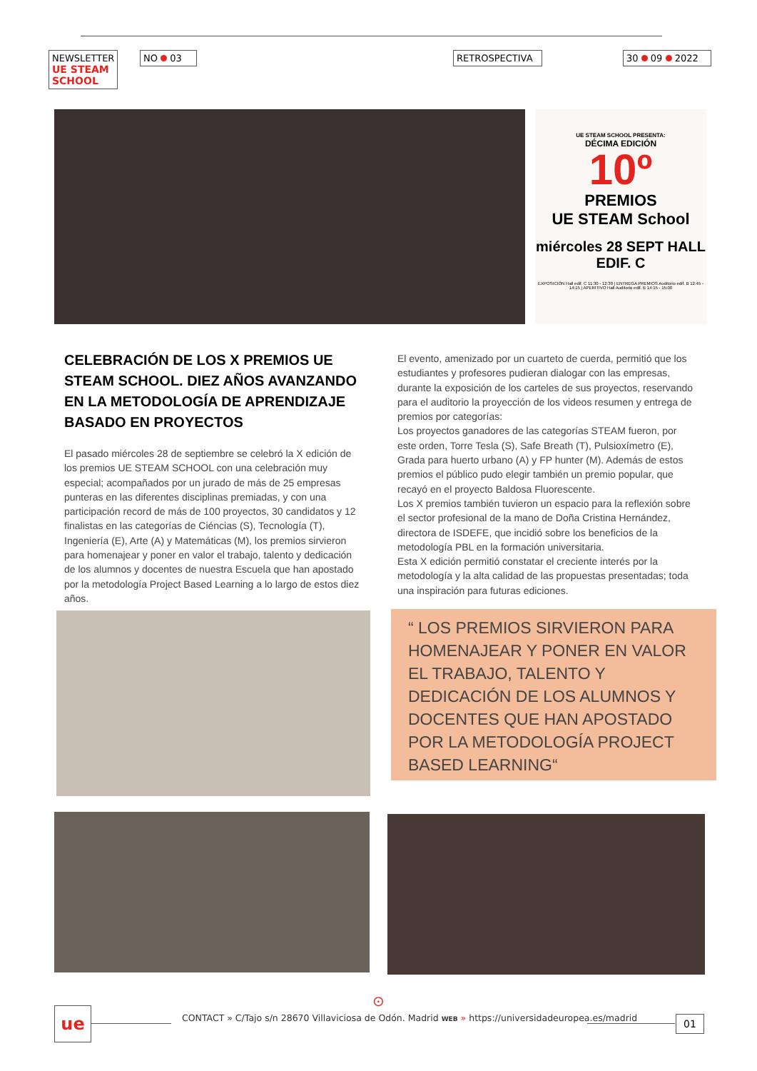NEWSLETTER
UE STEAM
SCHOOL
NO 03 RETROSPECTIVA 30 09 2022
UE STEAM SCHOOL PRESENTA:
DÉCIMA EDICIÓN
10º
PREMIOS
UE STEAM School
miércoles 28 SEPT HALL EDIF. C
EXPOSICIÓN Hall edif. C 11:30 - 12:30 | ENTREGA PREMIOS Auditorio edif. B 12:45 - 14:15 | APERITIVO Hall Auditorio edif. B 14:15 - 15:00
CELEBRACIÓN DE LOS X PREMIOS UE STEAM SCHOOL. DIEZ AÑOS AVANZANDO EN LA METODOLOGÍA DE APRENDIZAJE BASADO EN PROYECTOS
El pasado miércoles 28 de septiembre se celebró la X edición de los premios UE STEAM SCHOOL con una celebración muy especial; acompañados por un jurado de más de 25 empresas punteras en las diferentes disciplinas premiadas, y con una participación record de más de 100 proyectos, 30 candidatos y 12 finalistas en las categorías de Ciéncias (S), Tecnología (T), Ingeniería (E), Arte (A) y Matemáticas (M), los premios sirvieron para homenajear y poner en valor el trabajo, talento y dedicación de los alumnos y docentes de nuestra Escuela que han apostado por la metodología Project Based Learning a lo largo de estos diez años.
El evento, amenizado por un cuarteto de cuerda, permitió que los estudiantes y profesores pudieran dialogar con las empresas, durante la exposición de los carteles de sus proyectos, reservando para el auditorio la proyección de los videos resumen y entrega de premios por categorías:
Los proyectos ganadores de las categorías STEAM fueron, por este orden, Torre Tesla (S), Safe Breath (T), Pulsioxímetro (E), Grada para huerto urbano (A) y FP hunter (M). Además de estos premios el público pudo elegir también un premio popular, que recayó en el proyecto Baldosa Fluorescente.
Los X premios también tuvieron un espacio para la reflexión sobre el sector profesional de la mano de Doña Cristina Hernández, directora de ISDEFE, que incidió sobre los beneficios de la metodología PBL en la formación universitaria.
Esta X edición permitió constatar el creciente interés por la metodología y la alta calidad de las propuestas presentadas; toda una inspiración para futuras ediciones.
“ LOS PREMIOS SIRVIERON PARA HOMENAJEAR Y PONER EN VALOR EL TRABAJO, TALENTO Y DEDICACIÓN DE LOS ALUMNOS Y DOCENTES QUE HAN APOSTADO POR LA METODOLOGÍA PROJECT BASED LEARNING“
ue
⊙
CONTACT » C/Tajo s/n 28670 Villaviciosa de Odón. Madrid WEB » https://universidadeuropea.es/madrid
01